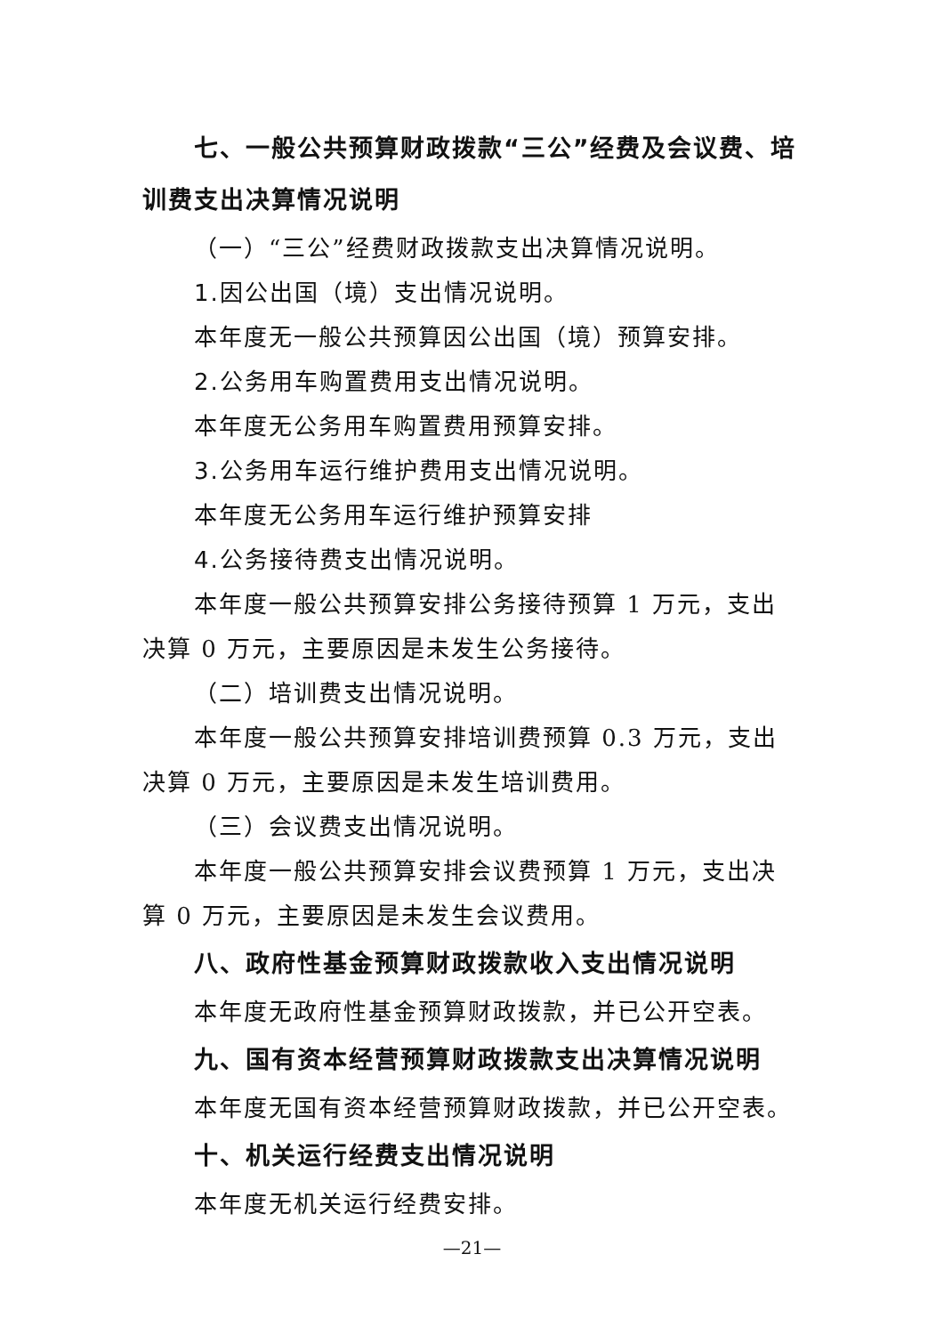七、一般公共预算财政拨款“三公”经费及会议费、培训费支出决算情况说明
（一）“三公”经费财政拨款支出决算情况说明。
1.因公出国（境）支出情况说明。
本年度无一般公共预算因公出国（境）预算安排。
2.公务用车购置费用支出情况说明。
本年度无公务用车购置费用预算安排。
3.公务用车运行维护费用支出情况说明。
本年度无公务用车运行维护预算安排
4.公务接待费支出情况说明。
本年度一般公共预算安排公务接待预算 1 万元，支出决算 0 万元，主要原因是未发生公务接待。
（二）培训费支出情况说明。
本年度一般公共预算安排培训费预算 0.3 万元，支出决算 0 万元，主要原因是未发生培训费用。
（三）会议费支出情况说明。
本年度一般公共预算安排会议费预算 1 万元，支出决算 0 万元，主要原因是未发生会议费用。
八、政府性基金预算财政拨款收入支出情况说明
本年度无政府性基金预算财政拨款，并已公开空表。
九、国有资本经营预算财政拨款支出决算情况说明
本年度无国有资本经营预算财政拨款，并已公开空表。
十、机关运行经费支出情况说明
本年度无机关运行经费安排。
—21—